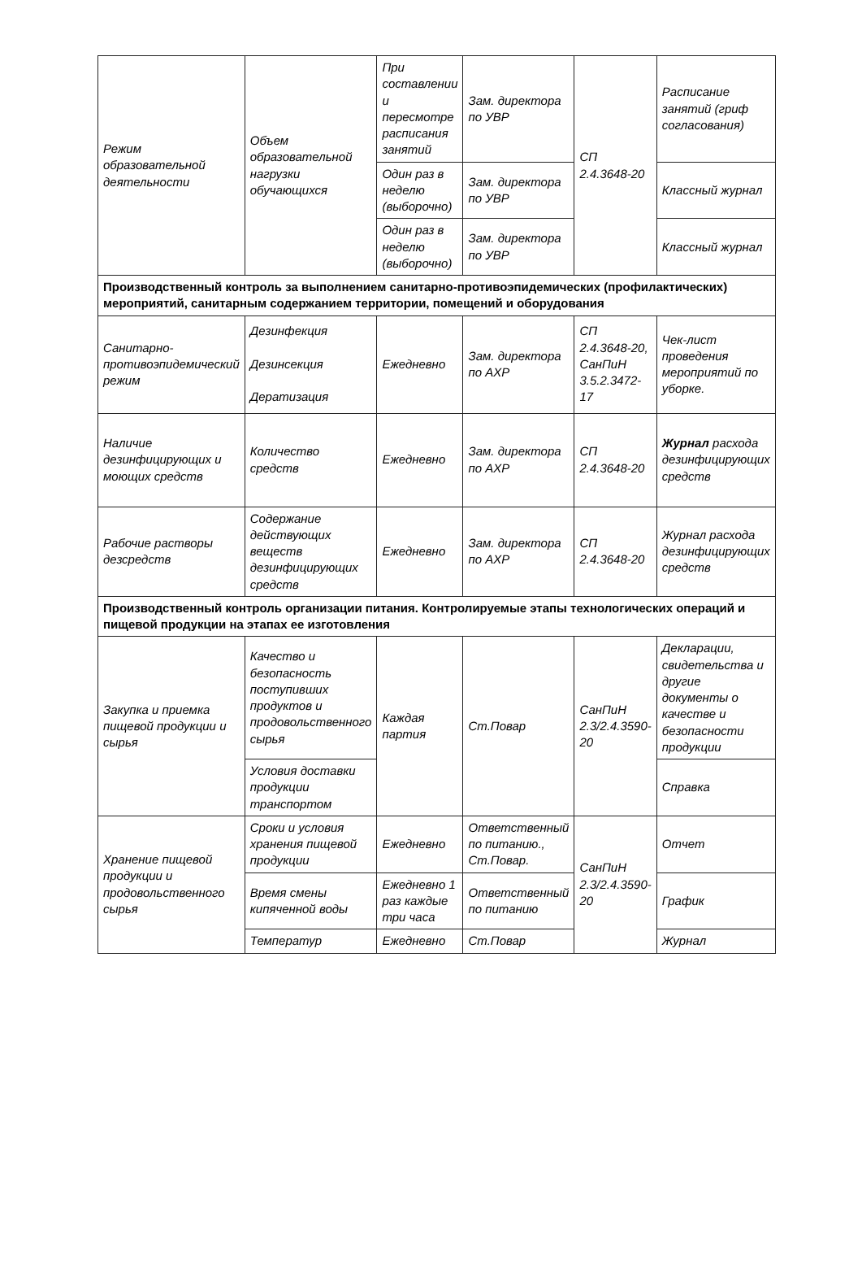| Режим образовательной деятельности | Объем образовательной нагрузки обучающихся | При составлении и пересмотре расписания занятий | Зам. директора по УВР | СП 2.4.3648-20 | Расписание занятий (гриф согласования) |
| | | Один раз в неделю (выборочно) | Зам. директора по УВР | | Классный журнал |
| | | Один раз в неделю (выборочно) | Зам. директора по УВР | | Классный журнал |
| Производственный контроль за выполнением санитарно-противоэпидемических (профилактических) мероприятий, санитарным содержанием территории, помещений и оборудования | | | | | |
| Санитарно-противоэпидемический режим | Дезинфекция Дезинсекция Дератизация | Ежедневно | Зам. директора по АХР | СП 2.4.3648-20, СанПиН 3.5.2.3472-17 | Чек-лист проведения мероприятий по уборке. |
| Наличие дезинфицирующих и моющих средств | Количество средств | Ежедневно | Зам. директора по АХР | СП 2.4.3648-20 | Журнал расхода дезинфицирующих средств |
| Рабочие растворы дезсредств | Содержание действующих веществ дезинфицирующих средств | Ежедневно | Зам. директора по АХР | СП 2.4.3648-20 | Журнал расхода дезинфицирующих средств |
| Производственный контроль организации питания. Контролируемые этапы технологических операций и пищевой продукции на этапах ее изготовления | | | | | |
| Закупка и приемка пищевой продукции и сырья | Качество и безопасность поступивших продуктов и продовольственного сырья | Каждая партия | Ст.Повар | СанПиН 2.3/2.4.3590-20 | Декларации, свидетельства и другие документы о качестве и безопасности продукции |
| | Условия доставки продукции транспортом | | | | Справка |
| Хранение пищевой продукции и продовольственного сырья | Сроки и условия хранения пищевой продукции | Ежедневно | Ответственный по питанию., Ст.Повар. | СанПиН 2.3/2.4.3590-20 | Отчет |
| | Время смены кипяченной воды | Ежедневно 1 раз каждые три часа | Ответственный по питанию | | График |
| | Температур | Ежедневно | Ст.Повар | | Журнал |